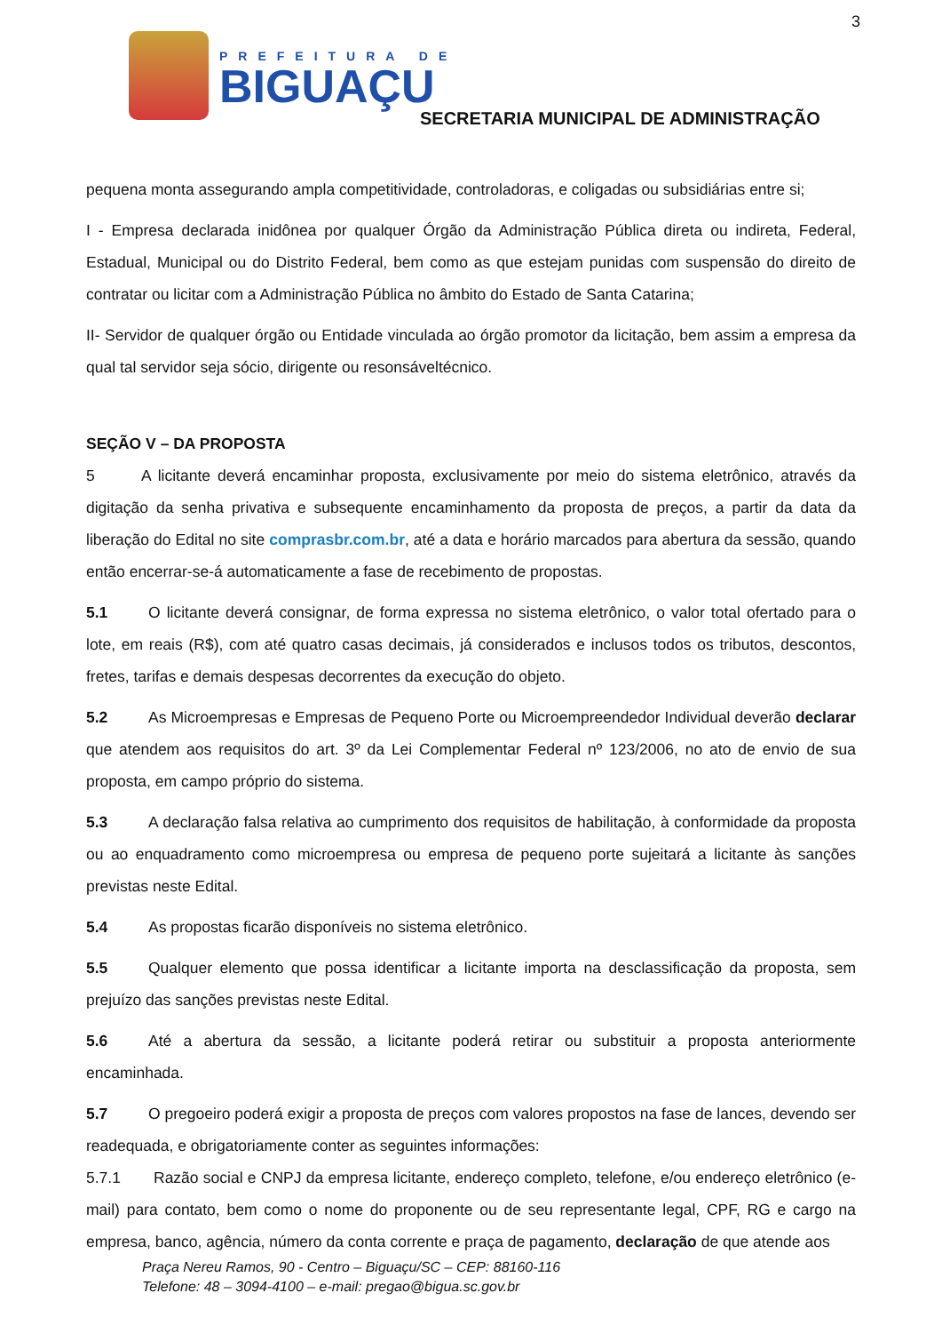3
PREFEITURA DE
BIGUAÇU
SECRETARIA MUNICIPAL DE ADMINISTRAÇÃO
pequena monta assegurando ampla competitividade, controladoras, e coligadas ou subsidiárias entre si;
I - Empresa declarada inidônea por qualquer Órgão da Administração Pública direta ou indireta, Federal, Estadual, Municipal ou do Distrito Federal, bem como as que estejam punidas com suspensão do direito de contratar ou licitar com a Administração Pública no âmbito do Estado de Santa Catarina;
II- Servidor de qualquer órgão ou Entidade vinculada ao órgão promotor da licitação, bem assim a empresa da qual tal servidor seja sócio, dirigente ou resonsáveltécnico.
SEÇÃO V – DA PROPOSTA
5 A licitante deverá encaminhar proposta, exclusivamente por meio do sistema eletrônico, através da digitação da senha privativa e subsequente encaminhamento da proposta de preços, a partir da data da liberação do Edital no site comprasbr.com.br, até a data e horário marcados para abertura da sessão, quando então encerrar-se-á automaticamente a fase de recebimento de propostas.
5.1 O licitante deverá consignar, de forma expressa no sistema eletrônico, o valor total ofertado para o lote, em reais (R$), com até quatro casas decimais, já considerados e inclusos todos os tributos, descontos, fretes, tarifas e demais despesas decorrentes da execução do objeto.
5.2 As Microempresas e Empresas de Pequeno Porte ou Microempreendedor Individual deverão declarar que atendem aos requisitos do art. 3º da Lei Complementar Federal nº 123/2006, no ato de envio de sua proposta, em campo próprio do sistema.
5.3 A declaração falsa relativa ao cumprimento dos requisitos de habilitação, à conformidade da proposta ou ao enquadramento como microempresa ou empresa de pequeno porte sujeitará a licitante às sanções previstas neste Edital.
5.4 As propostas ficarão disponíveis no sistema eletrônico.
5.5 Qualquer elemento que possa identificar a licitante importa na desclassificação da proposta, sem prejuízo das sanções previstas neste Edital.
5.6 Até a abertura da sessão, a licitante poderá retirar ou substituir a proposta anteriormente encaminhada.
5.7 O pregoeiro poderá exigir a proposta de preços com valores propostos na fase de lances, devendo ser readequada, e obrigatoriamente conter as seguintes informações:
5.7.1 Razão social e CNPJ da empresa licitante, endereço completo, telefone, e/ou endereço eletrônico (e-mail) para contato, bem como o nome do proponente ou de seu representante legal, CPF, RG e cargo na empresa, banco, agência, número da conta corrente e praça de pagamento, declaração de que atende aos
Praça Nereu Ramos, 90 - Centro – Biguaçu/SC – CEP: 88160-116
Telefone: 48 – 3094-4100 – e-mail: pregao@bigua.sc.gov.br